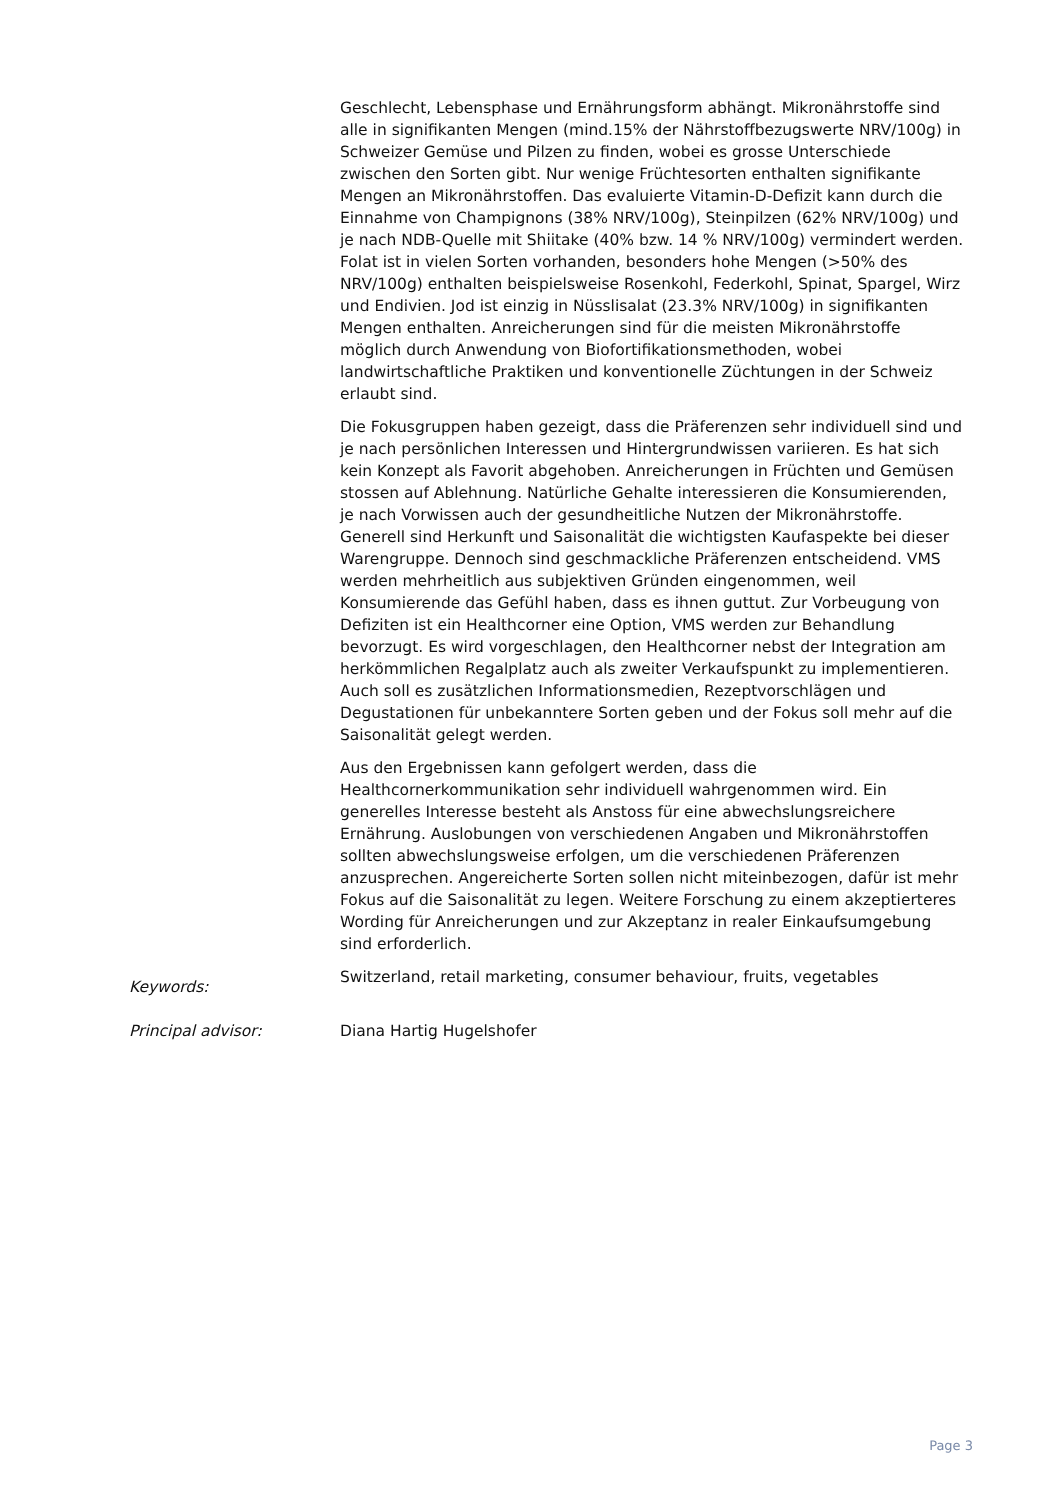Geschlecht, Lebensphase und Ernährungsform abhängt. Mikronährstoffe sind alle in signifikanten Mengen (mind.15% der Nährstoffbezugswerte NRV/100g) in Schweizer Gemüse und Pilzen zu finden, wobei es grosse Unterschiede zwischen den Sorten gibt. Nur wenige Früchtesorten enthalten signifikante Mengen an Mikronährstoffen. Das evaluierte Vitamin-D-Defizit kann durch die Einnahme von Champignons (38% NRV/100g), Steinpilzen (62% NRV/100g) und je nach NDB-Quelle mit Shiitake (40% bzw. 14 % NRV/100g) vermindert werden. Folat ist in vielen Sorten vorhanden, besonders hohe Mengen (>50% des NRV/100g) enthalten beispielsweise Rosenkohl, Federkohl, Spinat, Spargel, Wirz und Endivien. Jod ist einzig in Nüsslisalat (23.3% NRV/100g) in signifikanten Mengen enthalten. Anreicherungen sind für die meisten Mikronährstoffe möglich durch Anwendung von Biofortifikationsmethoden, wobei landwirtschaftliche Praktiken und konventionelle Züchtungen in der Schweiz erlaubt sind.
Die Fokusgruppen haben gezeigt, dass die Präferenzen sehr individuell sind und je nach persönlichen Interessen und Hintergrundwissen variieren. Es hat sich kein Konzept als Favorit abgehoben. Anreicherungen in Früchten und Gemüsen stossen auf Ablehnung. Natürliche Gehalte interessieren die Konsumierenden, je nach Vorwissen auch der gesundheitliche Nutzen der Mikronährstoffe. Generell sind Herkunft und Saisonalität die wichtigsten Kaufaspekte bei dieser Warengruppe. Dennoch sind geschmackliche Präferenzen entscheidend. VMS werden mehrheitlich aus subjektiven Gründen eingenommen, weil Konsumierende das Gefühl haben, dass es ihnen guttut. Zur Vorbeugung von Defiziten ist ein Healthcorner eine Option, VMS werden zur Behandlung bevorzugt. Es wird vorgeschlagen, den Healthcorner nebst der Integration am herkömmlichen Regalplatz auch als zweiter Verkaufspunkt zu implementieren. Auch soll es zusätzlichen Informationsmedien, Rezeptvorschlägen und Degustationen für unbekanntere Sorten geben und der Fokus soll mehr auf die Saisonalität gelegt werden.
Aus den Ergebnissen kann gefolgert werden, dass die Healthcornerkommunikation sehr individuell wahrgenommen wird. Ein generelles Interesse besteht als Anstoss für eine abwechslungsreichere Ernährung. Auslobungen von verschiedenen Angaben und Mikronährstoffen sollten abwechslungsweise erfolgen, um die verschiedenen Präferenzen anzusprechen. Angereicherte Sorten sollen nicht miteinbezogen, dafür ist mehr Fokus auf die Saisonalität zu legen. Weitere Forschung zu einem akzeptierteres Wording für Anreicherungen und zur Akzeptanz in realer Einkaufsumgebung sind erforderlich.
Keywords:
Switzerland, retail marketing, consumer behaviour, fruits, vegetables
Principal advisor: Diana Hartig Hugelshofer
Page 3